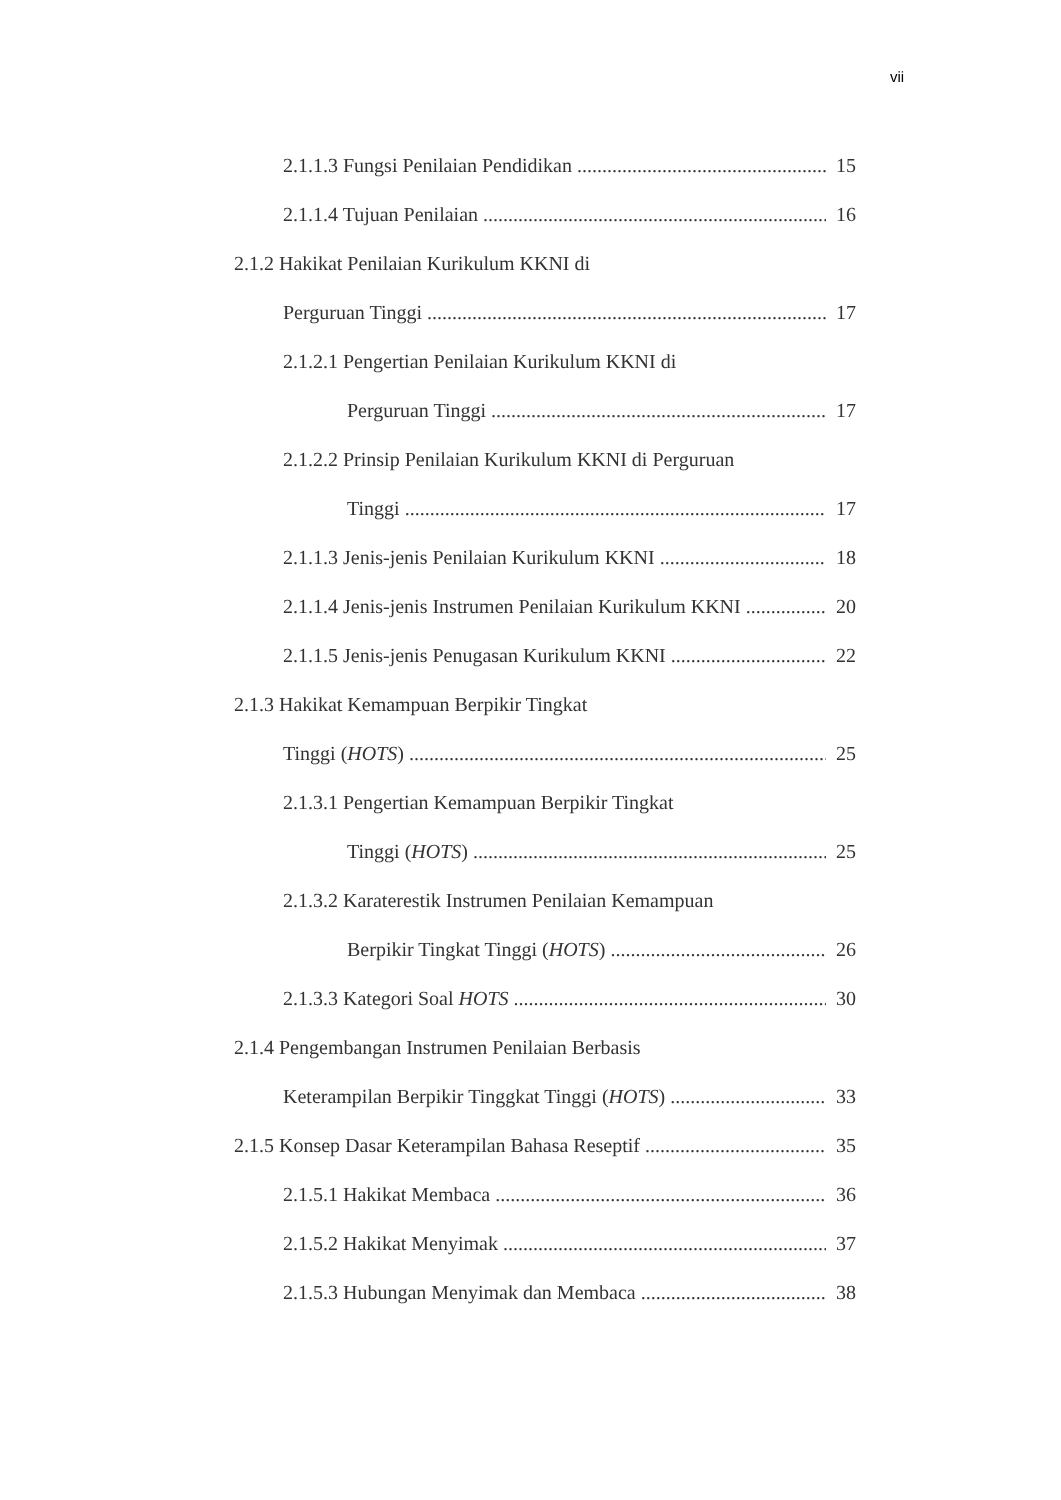vii
2.1.1.3 Fungsi Penilaian Pendidikan 15
2.1.1.4 Tujuan Penilaian 16
2.1.2 Hakikat Penilaian Kurikulum KKNI di
Perguruan Tinggi 17
2.1.2.1 Pengertian Penilaian Kurikulum KKNI di
Perguruan Tinggi 17
2.1.2.2 Prinsip Penilaian Kurikulum KKNI di Perguruan
Tinggi 17
2.1.1.3 Jenis-jenis Penilaian Kurikulum KKNI 18
2.1.1.4 Jenis-jenis Instrumen Penilaian Kurikulum KKNI 20
2.1.1.5 Jenis-jenis Penugasan Kurikulum KKNI 22
2.1.3 Hakikat Kemampuan Berpikir Tingkat
Tinggi (HOTS) 25
2.1.3.1 Pengertian Kemampuan Berpikir Tingkat
Tinggi (HOTS) 25
2.1.3.2 Karaterestik Instrumen Penilaian Kemampuan
Berpikir Tingkat Tinggi (HOTS) 26
2.1.3.3 Kategori Soal HOTS 30
2.1.4 Pengembangan Instrumen Penilaian Berbasis
Keterampilan Berpikir Tinggkat Tinggi (HOTS) 33
2.1.5 Konsep Dasar Keterampilan Bahasa Reseptif 35
2.1.5.1 Hakikat Membaca 36
2.1.5.2 Hakikat Menyimak 37
2.1.5.3 Hubungan Menyimak dan Membaca 38